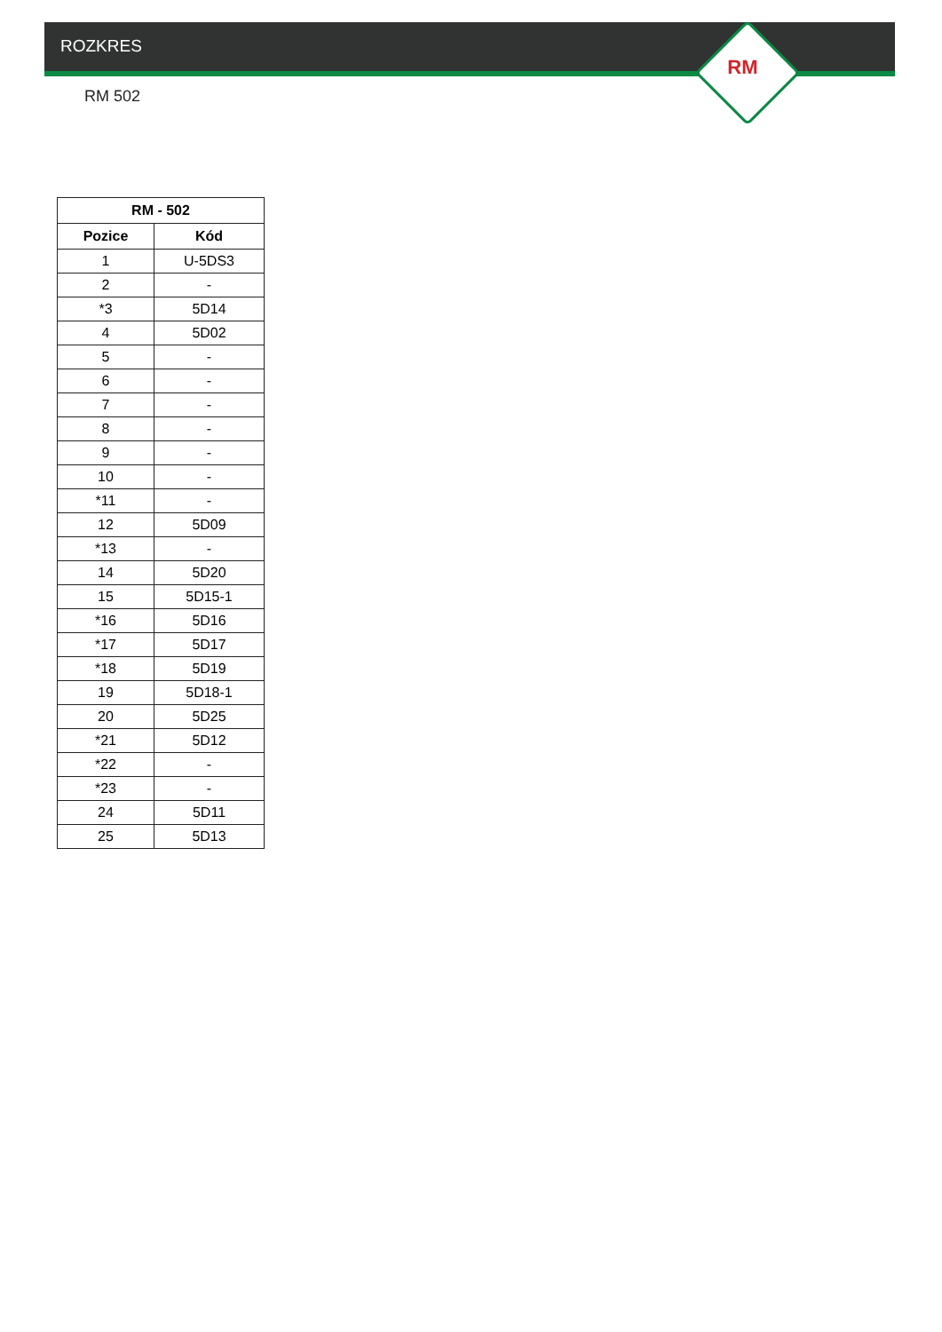ROZKRES
RM
RM 502
| RM - 502 | |
| --- | --- |
| Pozice | Kód |
| 1 | U-5DS3 |
| 2 | - |
| *3 | 5D14 |
| 4 | 5D02 |
| 5 | - |
| 6 | - |
| 7 | - |
| 8 | - |
| 9 | - |
| 10 | - |
| *11 | - |
| 12 | 5D09 |
| *13 | - |
| 14 | 5D20 |
| 15 | 5D15-1 |
| *16 | 5D16 |
| *17 | 5D17 |
| *18 | 5D19 |
| 19 | 5D18-1 |
| 20 | 5D25 |
| *21 | 5D12 |
| *22 | - |
| *23 | - |
| 24 | 5D11 |
| 25 | 5D13 |